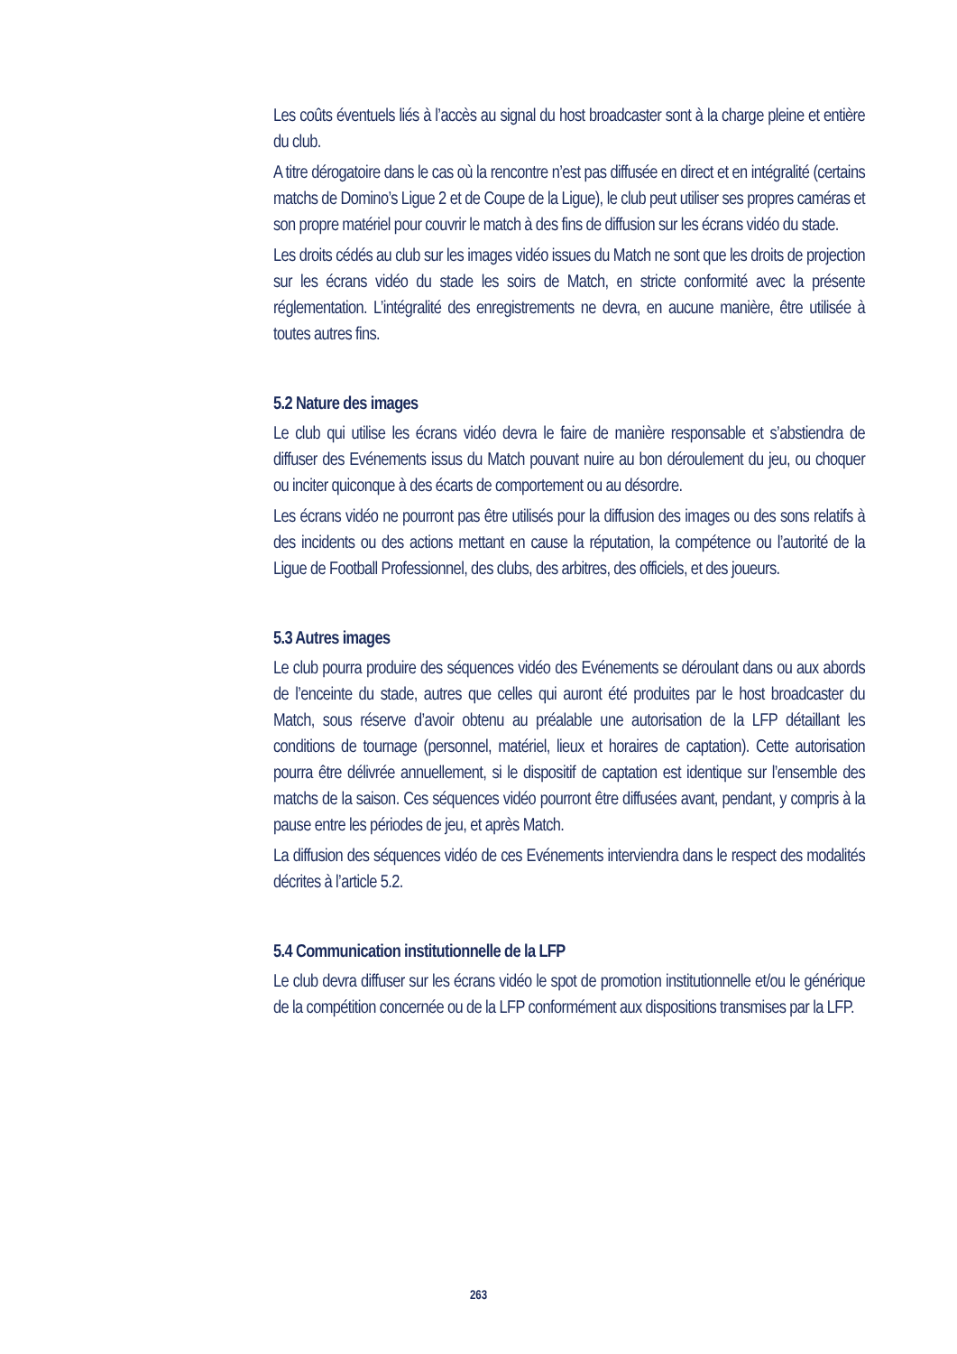Les coûts éventuels liés à l’accès au signal du host broadcaster sont à la charge pleine et entière du club.
A titre dérogatoire dans le cas où la rencontre n’est pas diffusée en direct et en intégralité (certains matchs de Domino’s Ligue 2 et de Coupe de la Ligue), le club peut utiliser ses propres caméras et son propre matériel pour couvrir le match à des fins de diffusion sur les écrans vidéo du stade.
Les droits cédés au club sur les images vidéo issues du Match ne sont que les droits de projection sur les écrans vidéo du stade les soirs de Match, en stricte conformité avec la présente réglementation. L’intégralité des enregistrements ne devra, en aucune manière, être utilisée à toutes autres fins.
5.2 Nature des images
Le club qui utilise les écrans vidéo devra le faire de manière responsable et s’abstiendra de diffuser des Evénements issus du Match pouvant nuire au bon déroulement du jeu, ou choquer ou inciter quiconque à des écarts de comportement ou au désordre.
Les écrans vidéo ne pourront pas être utilisés pour la diffusion des images ou des sons relatifs à des incidents ou des actions mettant en cause la réputation, la compétence ou l’autorité de la Ligue de Football Professionnel, des clubs, des arbitres, des officiels, et des joueurs.
5.3 Autres images
Le club pourra produire des séquences vidéo des Evénements se déroulant dans ou aux abords de l’enceinte du stade, autres que celles qui auront été produites par le host broadcaster du Match, sous réserve d’avoir obtenu au préalable une autorisation de la LFP détaillant les conditions de tournage (personnel, matériel, lieux et horaires de captation). Cette autorisation pourra être délivrée annuellement, si le dispositif de captation est identique sur l’ensemble des matchs de la saison. Ces séquences vidéo pourront être diffusées avant, pendant, y compris à la pause entre les périodes de jeu, et après Match.
La diffusion des séquences vidéo de ces Evénements interviendra dans le respect des modalités décrites à l’article 5.2.
5.4 Communication institutionnelle de la LFP
Le club devra diffuser sur les écrans vidéo le spot de promotion institutionnelle et/ou le générique de la compétition concernée ou de la LFP conformément aux dispositions transmises par la LFP.
263